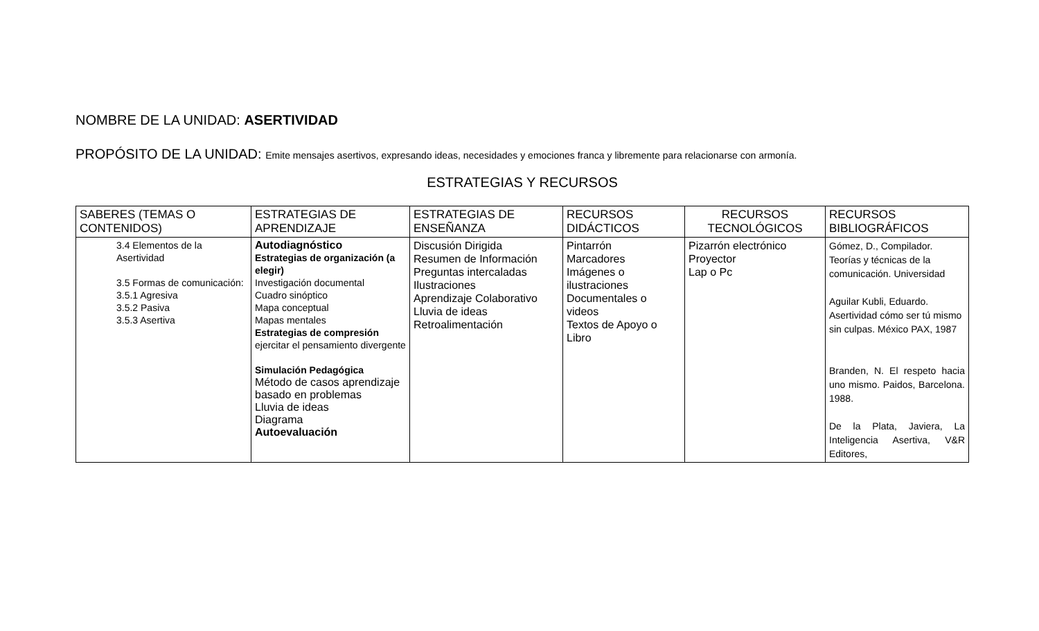NOMBRE DE LA UNIDAD: ASERTIVIDAD
PROPÓSITO DE LA UNIDAD: Emite mensajes asertivos, expresando ideas, necesidades y emociones franca y libremente para relacionarse con armonía.
ESTRATEGIAS Y RECURSOS
| SABERES (TEMAS O CONTENIDOS) | ESTRATEGIAS DE APRENDIZAJE | ESTRATEGIAS DE ENSEÑANZA | RECURSOS DIDÁCTICOS | RECURSOS TECNOLÓGICOS | RECURSOS BIBLIOGRÁFICOS |
| --- | --- | --- | --- | --- | --- |
| 3.4 Elementos de la Asertividad 3.5 Formas de comunicación: 3.5.1 Agresiva 3.5.2 Pasiva 3.5.3 Asertiva | Autodiagnóstico Estrategias de organización (a elegir) Investigación documental Cuadro sinóptico Mapa conceptual Mapas mentales Estrategias de compresión ejercitar el pensamiento divergente Simulación Pedagógica Método de casos aprendizaje basado en problemas Lluvia de ideas Diagrama Autoevaluación | Discusión Dirigida Resumen de Información Preguntas intercaladas Ilustraciones Aprendizaje Colaborativo Lluvia de ideas Retroalimentación | Pintarrón Marcadores Imágenes o ilustraciones Documentales o videos Textos de Apoyo o Libro | Pizarrón electrónico Proyector Lap o Pc | Gómez, D., Compilador. Teorías y técnicas de la comunicación. Universidad Aguilar Kubli, Eduardo. Asertividad cómo ser tú mismo sin culpas. México PAX, 1987 Branden, N. El respeto hacia uno mismo. Paidos, Barcelona. 1988. De la Plata, Javiera, La Inteligencia Asertiva, V&R Editores, |